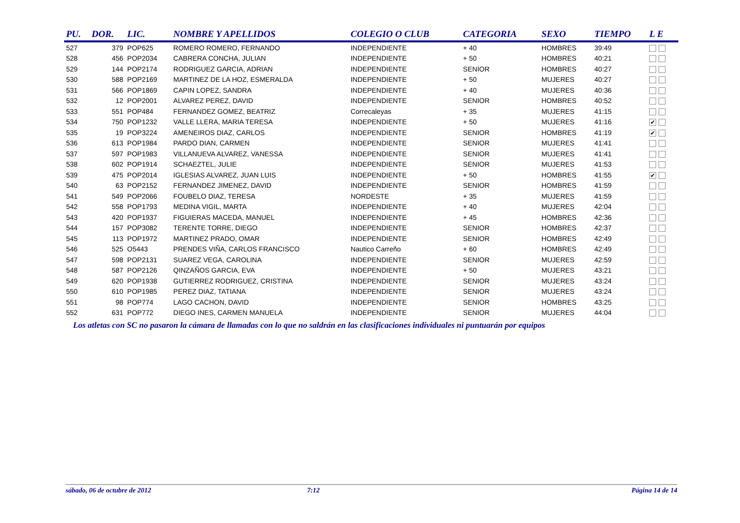| PU. | DOR. | LIC. | NOMBRE Y APELLIDOS | COLEGIO O CLUB | CATEGORIA | SEXO | TIEMPO | L E |
| --- | --- | --- | --- | --- | --- | --- | --- | --- |
| 527 | 379 | POP625 | ROMERO ROMERO, FERNANDO | INDEPENDIENTE | + 40 | HOMBRES | 39:49 | |
| 528 | 456 | POP2034 | CABRERA CONCHA, JULIAN | INDEPENDIENTE | + 50 | HOMBRES | 40:21 | |
| 529 | 144 | POP2174 | RODRIGUEZ GARCIA, ADRIAN | INDEPENDIENTE | SENIOR | HOMBRES | 40:27 | |
| 530 | 588 | POP2169 | MARTINEZ DE LA HOZ, ESMERALDA | INDEPENDIENTE | + 50 | MUJERES | 40:27 | |
| 531 | 566 | POP1869 | CAPIN LOPEZ, SANDRA | INDEPENDIENTE | + 40 | MUJERES | 40:36 | |
| 532 | 12 | POP2001 | ALVAREZ PEREZ, DAVID | INDEPENDIENTE | SENIOR | HOMBRES | 40:52 | |
| 533 | 551 | POP484 | FERNANDEZ GOMEZ, BEATRIZ | Correcaleyas | + 35 | MUJERES | 41:15 | |
| 534 | 750 | POP1232 | VALLE LLERA, MARIA TERESA | INDEPENDIENTE | + 50 | MUJERES | 41:16 | ✔ |
| 535 | 19 | POP3224 | AMENEIROS DIAZ, CARLOS | INDEPENDIENTE | SENIOR | HOMBRES | 41:19 | ✔ |
| 536 | 613 | POP1984 | PARDO DIAN, CARMEN | INDEPENDIENTE | SENIOR | MUJERES | 41:41 | |
| 537 | 597 | POP1983 | VILLANUEVA ALVAREZ, VANESSA | INDEPENDIENTE | SENIOR | MUJERES | 41:41 | |
| 538 | 602 | POP1914 | SCHAEZTEL, JULIE | INDEPENDIENTE | SENIOR | MUJERES | 41:53 | |
| 539 | 475 | POP2014 | IGLESIAS ALVAREZ, JUAN LUIS | INDEPENDIENTE | + 50 | HOMBRES | 41:55 | ✔ |
| 540 | 63 | POP2152 | FERNANDEZ JIMENEZ, DAVID | INDEPENDIENTE | SENIOR | HOMBRES | 41:59 | |
| 541 | 549 | POP2066 | FOUBELO DIAZ, TERESA | NORDESTE | + 35 | MUJERES | 41:59 | |
| 542 | 558 | POP1793 | MEDINA VIGIL, MARTA | INDEPENDIENTE | + 40 | MUJERES | 42:04 | |
| 543 | 420 | POP1937 | FIGUIERAS MACEDA, MANUEL | INDEPENDIENTE | + 45 | HOMBRES | 42:36 | |
| 544 | 157 | POP3082 | TERENTE TORRE, DIEGO | INDEPENDIENTE | SENIOR | HOMBRES | 42:37 | |
| 545 | 113 | POP1972 | MARTINEZ PRADO, OMAR | INDEPENDIENTE | SENIOR | HOMBRES | 42:49 | |
| 546 | 525 | O5443 | PRENDES VIÑA, CARLOS FRANCISCO | Nautico Carreño | + 60 | HOMBRES | 42:49 | |
| 547 | 598 | POP2131 | SUAREZ VEGA, CAROLINA | INDEPENDIENTE | SENIOR | MUJERES | 42:59 | |
| 548 | 587 | POP2126 | QINZAÑOS GARCIA, EVA | INDEPENDIENTE | + 50 | MUJERES | 43:21 | |
| 549 | 620 | POP1938 | GUTIERREZ RODRIGUEZ, CRISTINA | INDEPENDIENTE | SENIOR | MUJERES | 43:24 | |
| 550 | 610 | POP1985 | PEREZ DIAZ, TATIANA | INDEPENDIENTE | SENIOR | MUJERES | 43:24 | |
| 551 | 98 | POP774 | LAGO CACHON, DAVID | INDEPENDIENTE | SENIOR | HOMBRES | 43:25 | |
| 552 | 631 | POP772 | DIEGO INES, CARMEN MANUELA | INDEPENDIENTE | SENIOR | MUJERES | 44:04 | |
Los atletas con SC no pasaron la cámara de llamadas con lo que no saldrán en las clasificaciones individuales ni puntuarán por equipos
sábado, 06 de octubre de 2012 7:12 Página 14 de 14